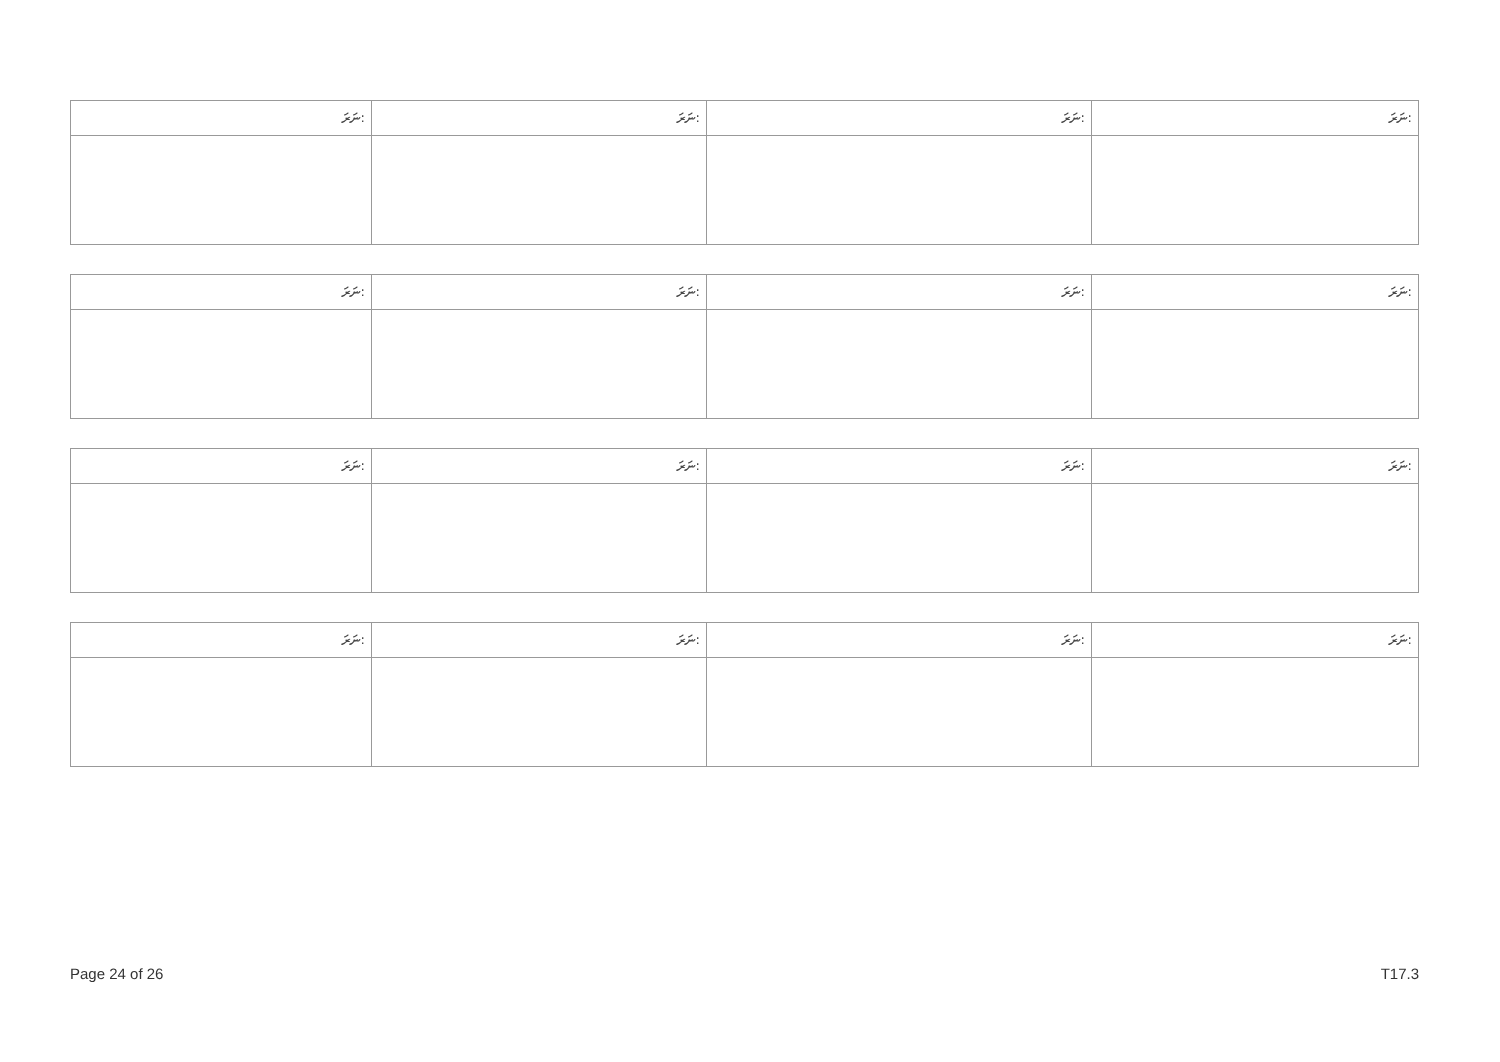| ނަރަ: | ނަރަ: | ނަރަ: | ނަރަ: |
| --- | --- | --- | --- |
| ނަރަ: | ނަރަ: | ނަރަ: | ނަރަ: |
| --- | --- | --- | --- |
| ނަރަ: | ނަރަ: | ނަރަ: | ނަރަ: |
| --- | --- | --- | --- |
| ނަރަ: | ނަރަ: | ނަރަ: | ނަރަ: |
| --- | --- | --- | --- |
Page 24 of 26 T17.3